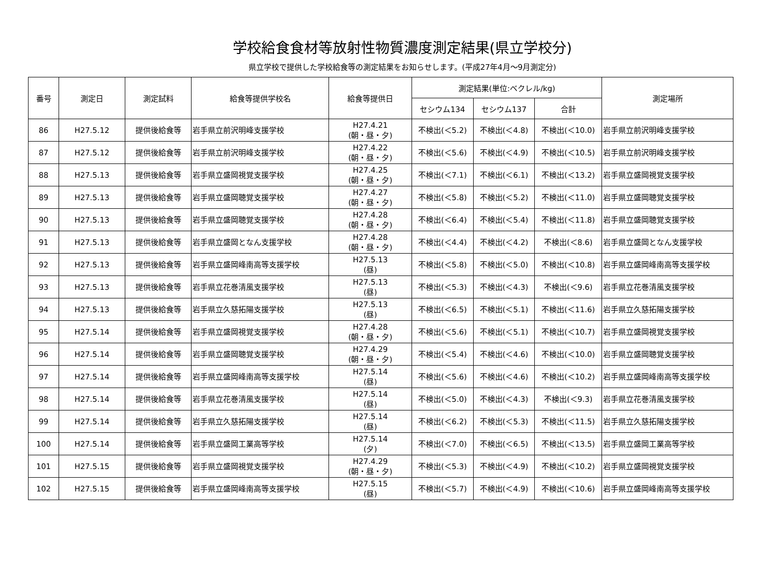学校給食食材等放射性物質濃度測定結果(県立学校分)
県立学校で提供した学校給食等の測定結果をお知らせします。(平成27年4月～9月測定分)
| 番号 | 測定日 | 測定試料 | 給食等提供学校名 | 給食等提供日 | 測定結果(単位:ベクレル/kg) | | | 測定場所 |
| --- | --- | --- | --- | --- | --- | --- | --- | --- |
| | | | | | セシウム134 | セシウム137 | 合計 | |
| 86 | H27.5.12 | 提供後給食等 | 岩手県立前沢明峰支援学校 | H27.4.21 (朝・昼・夕) | 不検出(＜5.2) | 不検出(＜4.8) | 不検出(＜10.0) | 岩手県立前沢明峰支援学校 |
| 87 | H27.5.12 | 提供後給食等 | 岩手県立前沢明峰支援学校 | H27.4.22 (朝・昼・夕) | 不検出(＜5.6) | 不検出(＜4.9) | 不検出(＜10.5) | 岩手県立前沢明峰支援学校 |
| 88 | H27.5.13 | 提供後給食等 | 岩手県立盛岡視覚支援学校 | H27.4.25 (朝・昼・夕) | 不検出(＜7.1) | 不検出(＜6.1) | 不検出(＜13.2) | 岩手県立盛岡視覚支援学校 |
| 89 | H27.5.13 | 提供後給食等 | 岩手県立盛岡聴覚支援学校 | H27.4.27 (朝・昼・夕) | 不検出(＜5.8) | 不検出(＜5.2) | 不検出(＜11.0) | 岩手県立盛岡聴覚支援学校 |
| 90 | H27.5.13 | 提供後給食等 | 岩手県立盛岡聴覚支援学校 | H27.4.28 (朝・昼・夕) | 不検出(＜6.4) | 不検出(＜5.4) | 不検出(＜11.8) | 岩手県立盛岡聴覚支援学校 |
| 91 | H27.5.13 | 提供後給食等 | 岩手県立盛岡となん支援学校 | H27.4.28 (朝・昼・夕) | 不検出(＜4.4) | 不検出(＜4.2) | 不検出(＜8.6) | 岩手県立盛岡となん支援学校 |
| 92 | H27.5.13 | 提供後給食等 | 岩手県立盛岡峰南高等支援学校 | H27.5.13 (昼) | 不検出(＜5.8) | 不検出(＜5.0) | 不検出(＜10.8) | 岩手県立盛岡峰南高等支援学校 |
| 93 | H27.5.13 | 提供後給食等 | 岩手県立花巻清風支援学校 | H27.5.13 (昼) | 不検出(＜5.3) | 不検出(＜4.3) | 不検出(＜9.6) | 岩手県立花巻清風支援学校 |
| 94 | H27.5.13 | 提供後給食等 | 岩手県立久慈拓陽支援学校 | H27.5.13 (昼) | 不検出(＜6.5) | 不検出(＜5.1) | 不検出(＜11.6) | 岩手県立久慈拓陽支援学校 |
| 95 | H27.5.14 | 提供後給食等 | 岩手県立盛岡視覚支援学校 | H27.4.28 (朝・昼・夕) | 不検出(＜5.6) | 不検出(＜5.1) | 不検出(＜10.7) | 岩手県立盛岡視覚支援学校 |
| 96 | H27.5.14 | 提供後給食等 | 岩手県立盛岡聴覚支援学校 | H27.4.29 (朝・昼・夕) | 不検出(＜5.4) | 不検出(＜4.6) | 不検出(＜10.0) | 岩手県立盛岡聴覚支援学校 |
| 97 | H27.5.14 | 提供後給食等 | 岩手県立盛岡峰南高等支援学校 | H27.5.14 (昼) | 不検出(＜5.6) | 不検出(＜4.6) | 不検出(＜10.2) | 岩手県立盛岡峰南高等支援学校 |
| 98 | H27.5.14 | 提供後給食等 | 岩手県立花巻清風支援学校 | H27.5.14 (昼) | 不検出(＜5.0) | 不検出(＜4.3) | 不検出(＜9.3) | 岩手県立花巻清風支援学校 |
| 99 | H27.5.14 | 提供後給食等 | 岩手県立久慈拓陽支援学校 | H27.5.14 (昼) | 不検出(＜6.2) | 不検出(＜5.3) | 不検出(＜11.5) | 岩手県立久慈拓陽支援学校 |
| 100 | H27.5.14 | 提供後給食等 | 岩手県立盛岡工業高等学校 | H27.5.14 (夕) | 不検出(＜7.0) | 不検出(＜6.5) | 不検出(＜13.5) | 岩手県立盛岡工業高等学校 |
| 101 | H27.5.15 | 提供後給食等 | 岩手県立盛岡視覚支援学校 | H27.4.29 (朝・昼・夕) | 不検出(＜5.3) | 不検出(＜4.9) | 不検出(＜10.2) | 岩手県立盛岡視覚支援学校 |
| 102 | H27.5.15 | 提供後給食等 | 岩手県立盛岡峰南高等支援学校 | H27.5.15 (昼) | 不検出(＜5.7) | 不検出(＜4.9) | 不検出(＜10.6) | 岩手県立盛岡峰南高等支援学校 |